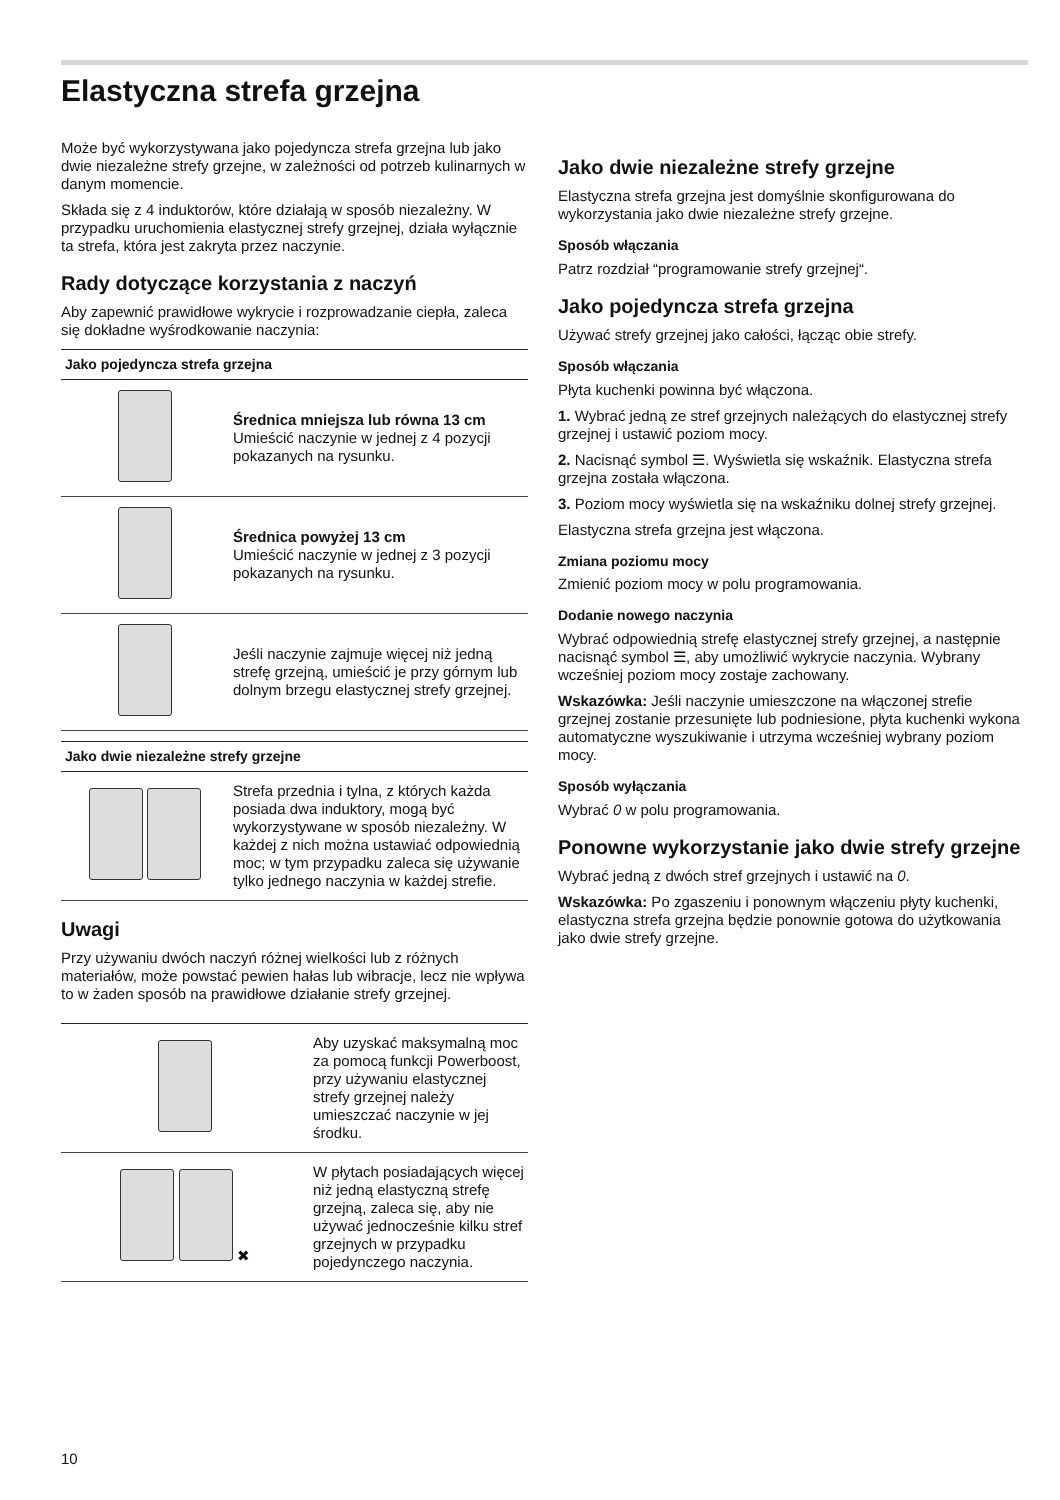Elastyczna strefa grzejna
Może być wykorzystywana jako pojedyncza strefa grzejna lub jako dwie niezależne strefy grzejne, w zależności od potrzeb kulinarnych w danym momencie.
Składa się z 4 induktorów, które działają w sposób niezależny. W przypadku uruchomienia elastycznej strefy grzejnej, działa wyłącznie ta strefa, która jest zakryta przez naczynie.
Rady dotyczące korzystania z naczyń
Aby zapewnić prawidłowe wykrycie i rozprowadzanie ciepła, zaleca się dokładne wyśrodkowanie naczynia:
| Jako pojedyncza strefa grzejna | |
| --- | --- |
| | Średnica mniejsza lub równa 13 cm Umieścić naczynie w jednej z 4 pozycji pokazanych na rysunku. |
| | Średnica powyżej 13 cm Umieścić naczynie w jednej z 3 pozycji pokazanych na rysunku. |
| | Jeśli naczynie zajmuje więcej niż jedną strefę grzejną, umieścić je przy górnym lub dolnym brzegu elastycznej strefy grzejnej. |
| Jako dwie niezależne strefy grzejne | |
| --- | --- |
| | Strefa przednia i tylna, z których każda posiada dwa induktory, mogą być wykorzystywane w sposób niezależny. W każdej z nich można ustawiać odpowiednią moc; w tym przypadku zaleca się używanie tylko jednego naczynia w każdej strefie. |
Uwagi
Przy używaniu dwóch naczyń różnej wielkości lub z różnych materiałów, może powstać pewien hałas lub wibracje, lecz nie wpływa to w żaden sposób na prawidłowe działanie strefy grzejnej.
| | Aby uzyskać maksymalną moc za pomocą funkcji Powerboost, przy używaniu elastycznej strefy grzejnej należy umieszczać naczynie w jej środku. |
| ✖ | W płytach posiadających więcej niż jedną elastyczną strefę grzejną, zaleca się, aby nie używać jednocześnie kilku stref grzejnych w przypadku pojedynczego naczynia. |
Jako dwie niezależne strefy grzejne
Elastyczna strefa grzejna jest domyślnie skonfigurowana do wykorzystania jako dwie niezależne strefy grzejne.
Sposób włączania
Patrz rozdział “programowanie strefy grzejnej“.
Jako pojedyncza strefa grzejna
Używać strefy grzejnej jako całości, łącząc obie strefy.
Sposób włączania
Płyta kuchenki powinna być włączona.
1. Wybrać jedną ze stref grzejnych należących do elastycznej strefy grzejnej i ustawić poziom mocy.
2. Nacisnąć symbol ☰. Wyświetla się wskaźnik. Elastyczna strefa grzejna została włączona.
3. Poziom mocy wyświetla się na wskaźniku dolnej strefy grzejnej.
Elastyczna strefa grzejna jest włączona.
Zmiana poziomu mocy
Zmienić poziom mocy w polu programowania.
Dodanie nowego naczynia
Wybrać odpowiednią strefę elastycznej strefy grzejnej, a następnie nacisnąć symbol ☰, aby umożliwić wykrycie naczynia. Wybrany wcześniej poziom mocy zostaje zachowany.
Wskazówka: Jeśli naczynie umieszczone na włączonej strefie grzejnej zostanie przesunięte lub podniesione, płyta kuchenki wykona automatyczne wyszukiwanie i utrzyma wcześniej wybrany poziom mocy.
Sposób wyłączania
Wybrać 0 w polu programowania.
Ponowne wykorzystanie jako dwie strefy grzejne
Wybrać jedną z dwóch stref grzejnych i ustawić na 0.
Wskazówka: Po zgaszeniu i ponownym włączeniu płyty kuchenki, elastyczna strefa grzejna będzie ponownie gotowa do użytkowania jako dwie strefy grzejne.
10